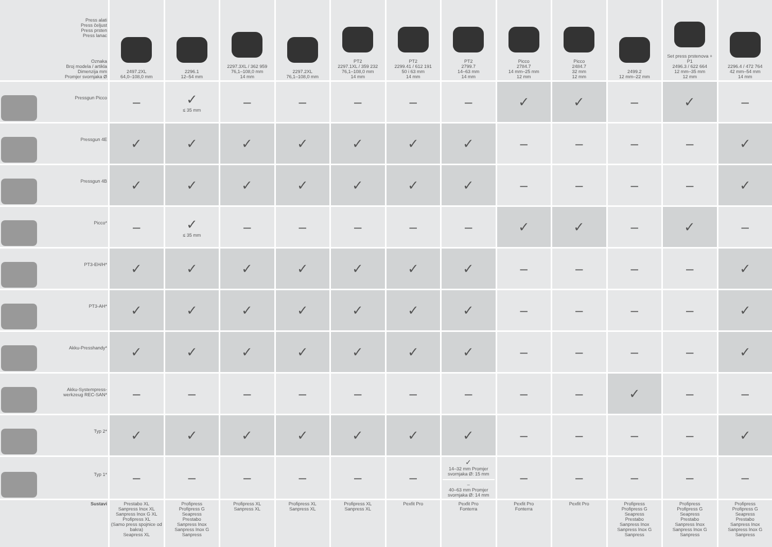| Press alati Press čeljust Press prsten Press lanac Oznaka Broj modela / artikla Dimenzija mm Promjer svornjaka Ø | 2497.2XL 64,0–108,0 mm | 2296.1 12–54 mm | 2297.3XL / 362 959 76,1–108,0 mm 14 mm | 2297.2XL 76,1–108,0 mm | PT2 2297.1XL / 359 232 76,1–108,0 mm 14 mm | PT2 2299.41 / 612 191 50 i 63 mm 14 mm | PT2 2799.7 14–63 mm 14 mm | Picco 2784.7 14 mm–25 mm 12 mm | Picco 2484.7 32 mm 12 mm | 2499.2 12 mm–22 mm | Set press prstenova + P1 2496.3 / 622 664 12 mm–35 mm 12 mm | 2296.4 / 472 764 42 mm–54 mm 14 mm |
| --- | --- | --- | --- | --- | --- | --- | --- | --- | --- | --- | --- | --- |
| Pressgun Picco | – | ✓ ≤ 35 mm | – | – | – | – | – | ✓ | ✓ | – | ✓ | – |
| Pressgun 4E | ✓ | ✓ | ✓ | ✓ | ✓ | ✓ | ✓ | – | – | – | – | ✓ |
| Pressgun 4B | ✓ | ✓ | ✓ | ✓ | ✓ | ✓ | ✓ | – | – | – | – | ✓ |
| Picco* | – | ✓ ≤ 35 mm | – | – | – | – | – | ✓ | ✓ | – | ✓ | – |
| PT3-EH/H* | ✓ | ✓ | ✓ | ✓ | ✓ | ✓ | ✓ | – | – | – | – | ✓ |
| PT3-AH* | ✓ | ✓ | ✓ | ✓ | ✓ | ✓ | ✓ | – | – | – | – | ✓ |
| Akku-Presshandy* | ✓ | ✓ | ✓ | ✓ | ✓ | ✓ | ✓ | – | – | – | – | ✓ |
| Akku-Systempress- werkzeug REC-SAN* | – | – | – | – | – | – | – | – | – | ✓ | – | – |
| Typ 2* | ✓ | ✓ | ✓ | ✓ | ✓ | ✓ | ✓ | – | – | – | – | ✓ |
| Typ 1* | – | – | – | – | – | – | ✓ 14–32 mm Promjer svornjaka Ø: 15 mm – 40–63 mm Promjer svornjaka Ø: 14 mm | – | – | – | – | – |
| Sustavi | Prestabo XL Sanpress Inox XL Sanpress Inox G XL Profipress XL (Samo press spojnice od bakra) Seapress XL | Profipress Profipress G Seapress Prestabo Sanpress Inox Sanpress Inox G Sanpress | Profipress XL Sanpress XL | Profipress XL Sanpress XL | Profipress XL Sanpress XL | Pexfit Pro | Pexfit Pro Fonterra | Pexfit Pro Fonterra | Pexfit Pro | Profipress Profipress G Seapress Prestabo Sanpress Inox Sanpress Inox G Sanpress | Profipress Profipress G Seapress Prestabo Sanpress Inox Sanpress Inox G Sanpress | Profipress Profipress G Seapress Prestabo Sanpress Inox Sanpress Inox G Sanpress |